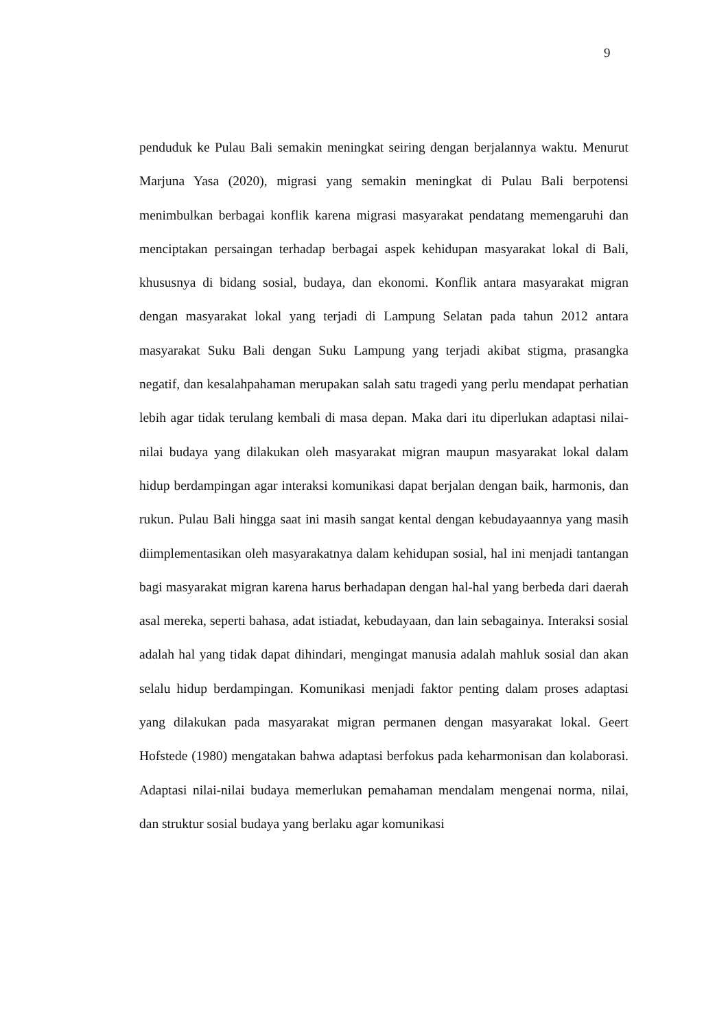9
penduduk ke Pulau Bali semakin meningkat seiring dengan berjalannya waktu. Menurut Marjuna Yasa (2020), migrasi yang semakin meningkat di Pulau Bali berpotensi menimbulkan berbagai konflik karena migrasi masyarakat pendatang memengaruhi dan menciptakan persaingan terhadap berbagai aspek kehidupan masyarakat lokal di Bali, khususnya di bidang sosial, budaya, dan ekonomi. Konflik antara masyarakat migran dengan masyarakat lokal yang terjadi di Lampung Selatan pada tahun 2012 antara masyarakat Suku Bali dengan Suku Lampung yang terjadi akibat stigma, prasangka negatif, dan kesalahpahaman merupakan salah satu tragedi yang perlu mendapat perhatian lebih agar tidak terulang kembali di masa depan. Maka dari itu diperlukan adaptasi nilai-nilai budaya yang dilakukan oleh masyarakat migran maupun masyarakat lokal dalam hidup berdampingan agar interaksi komunikasi dapat berjalan dengan baik, harmonis, dan rukun. Pulau Bali hingga saat ini masih sangat kental dengan kebudayaannya yang masih diimplementasikan oleh masyarakatnya dalam kehidupan sosial, hal ini menjadi tantangan bagi masyarakat migran karena harus berhadapan dengan hal-hal yang berbeda dari daerah asal mereka, seperti bahasa, adat istiadat, kebudayaan, dan lain sebagainya. Interaksi sosial adalah hal yang tidak dapat dihindari, mengingat manusia adalah mahluk sosial dan akan selalu hidup berdampingan. Komunikasi menjadi faktor penting dalam proses adaptasi yang dilakukan pada masyarakat migran permanen dengan masyarakat lokal. Geert Hofstede (1980) mengatakan bahwa adaptasi berfokus pada keharmonisan dan kolaborasi. Adaptasi nilai-nilai budaya memerlukan pemahaman mendalam mengenai norma, nilai, dan struktur sosial budaya yang berlaku agar komunikasi